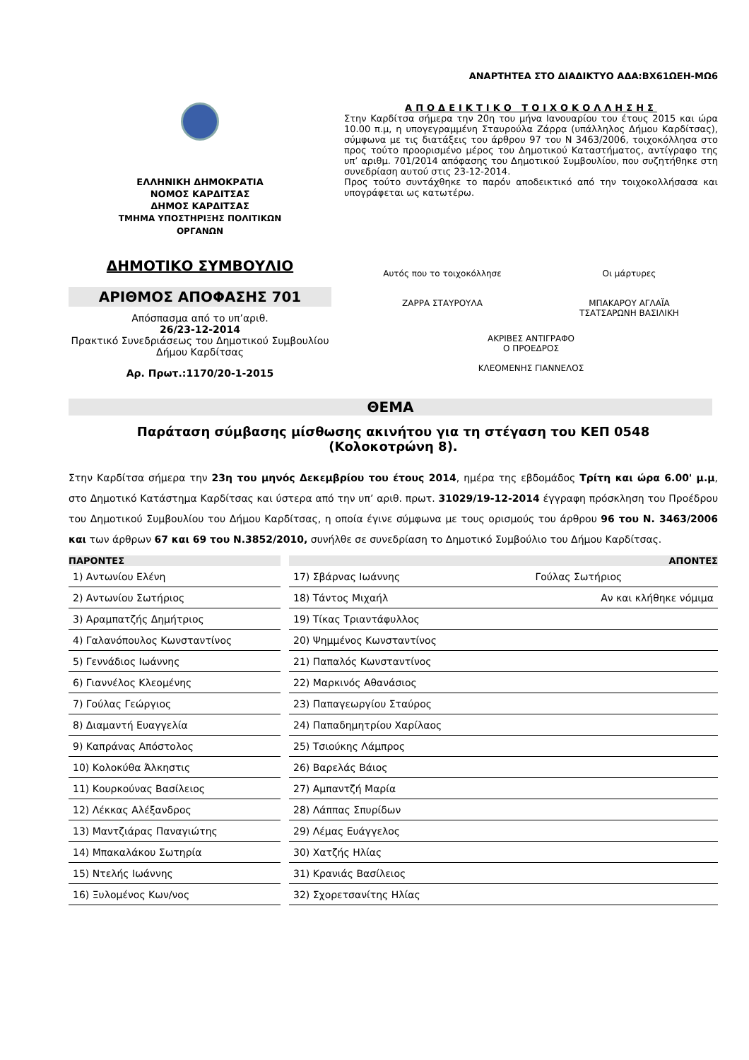ΑΝΑΡΤΗΤΕΑ ΣΤΟ ΔΙΑΔΙΚΤΥΟ ΑΔΑ:ΒΧ61ΩΕΗ-ΜΩ6
ΕΛΛΗΝΙΚΗ ΔΗΜΟΚΡΑΤΙΑ
ΝΟΜΟΣ ΚΑΡΔΙΤΣΑΣ
ΔΗΜΟΣ ΚΑΡΔΙΤΣΑΣ
ΤΜΗΜΑ ΥΠΟΣΤΗΡΙΞΗΣ ΠΟΛΙΤΙΚΩΝ
ΟΡΓΑΝΩΝ
ΔΗΜΟΤΙΚΟ ΣΥΜΒΟΥΛΙΟ
ΑΡΙΘΜΟΣ ΑΠΟΦΑΣΗΣ 701
Απόσπασμα από το υπ’αριθ.
26/23-12-2014
Πρακτικό Συνεδριάσεως του Δημοτικού Συμβουλίου Δήμου Καρδίτσας
Αρ. Πρωτ.:1170/20-1-2015
ΑΠΟΔΕΙΚΤΙΚΟ ΤΟΙΧΟΚΟΛΛΗΣΗΣ
Στην Καρδίτσα σήμερα την 20η του μήνα Ιανουαρίου του έτους 2015 και ώρα 10.00 π.μ, η υπογεγραμμένη Σταυρούλα Ζάρρα (υπάλληλος Δήμου Καρδίτσας), σύμφωνα με τις διατάξεις του άρθρου 97 του Ν 3463/2006, τοιχοκόλλησα στο προς τούτο προορισμένο μέρος του Δημοτικού Καταστήματος, αντίγραφο της υπ’ αριθμ. 701/2014 απόφασης του Δημοτικού Συμβουλίου, που συζητήθηκε στη συνεδρίαση αυτού στις 23-12-2014.
Προς τούτο συντάχθηκε το παρόν αποδεικτικό από την τοιχοκολλήσασα και υπογράφεται ως κατωτέρω.
Αυτός που το τοιχοκόλλησε
ΖΑΡΡΑ ΣΤΑΥΡΟΥΛΑ
Οι μάρτυρες
ΜΠΑΚΑΡΟΥ ΑΓΛΑΪΑ
ΤΣΑΤΣΑΡΩΝΗ ΒΑΣΙΛΙΚΗ
ΑΚΡΙΒΕΣ ΑΝΤΙΓΡΑΦΟ
Ο ΠΡΟΕΔΡΟΣ
ΚΛΕΟΜΕΝΗΣ ΓΙΑΝΝΕΛΟΣ
ΘΕΜΑ
Παράταση σύμβασης μίσθωσης ακινήτου για τη στέγαση του ΚΕΠ 0548
(Κολοκοτρώνη 8).
Στην Καρδίτσα σήμερα την 23η του μηνός Δεκεμβρίου του έτους 2014, ημέρα της εβδομάδος Τρίτη και ώρα 6.00' μ.μ, στο Δημοτικό Κατάστημα Καρδίτσας και ύστερα από την υπ’ αριθ. πρωτ. 31029/19-12-2014 έγγραφη πρόσκληση του Προέδρου του Δημοτικού Συμβουλίου του Δήμου Καρδίτσας, η οποία έγινε σύμφωνα με τους ορισμούς του άρθρου 96 του Ν. 3463/2006 και των άρθρων 67 και 69 του Ν.3852/2010, συνήλθε σε συνεδρίαση το Δημοτικό Συμβούλιο του Δήμου Καρδίτσας.
| ΠΑΡΟΝΤΕΣ | | ΑΠΟΝΤΕΣ | |
| --- | --- | --- | --- |
| 1) Αντωνίου Ελένη | | 17) Σβάρνας Ιωάννης | Γούλας Σωτήριος |
| 2) Αντωνίου Σωτήριος | | 18) Τάντος Μιχαήλ | Αν και κλήθηκε νόμιμα |
| 3) Αραμπατζής Δημήτριος | | 19) Τίκας Τριαντάφυλλος | |
| 4) Γαλανόπουλος Κωνσταντίνος | | 20) Ψημμένος Κωνσταντίνος | |
| 5) Γεννάδιος Ιωάννης | | 21) Παπαλός Κωνσταντίνος | |
| 6) Γιαννέλος Κλεομένης | | 22) Μαρκινός Αθανάσιος | |
| 7) Γούλας Γεώργιος | | 23) Παπαγεωργίου Σταύρος | |
| 8) Διαμαντή Ευαγγελία | | 24) Παπαδημητρίου Χαρίλαος | |
| 9) Καπράνας Απόστολος | | 25) Τσιούκης Λάμπρος | |
| 10) Κολοκύθα Άλκηστις | | 26) Βαρελάς Βάιος | |
| 11) Κουρκούνας Βασίλειος | | 27) Αμπαντζή Μαρία | |
| 12) Λέκκας Αλέξανδρος | | 28) Λάππας Σπυρίδων | |
| 13) Μαντζιάρας Παναγιώτης | | 29) Λέμας Ευάγγελος | |
| 14) Μπακαλάκου Σωτηρία | | 30) Χατζής Ηλίας | |
| 15) Ντελής Ιωάννης | | 31) Κρανιάς Βασίλειος | |
| 16) Ξυλομένος Κων/νος | | 32) Σχορετσανίτης Ηλίας | |